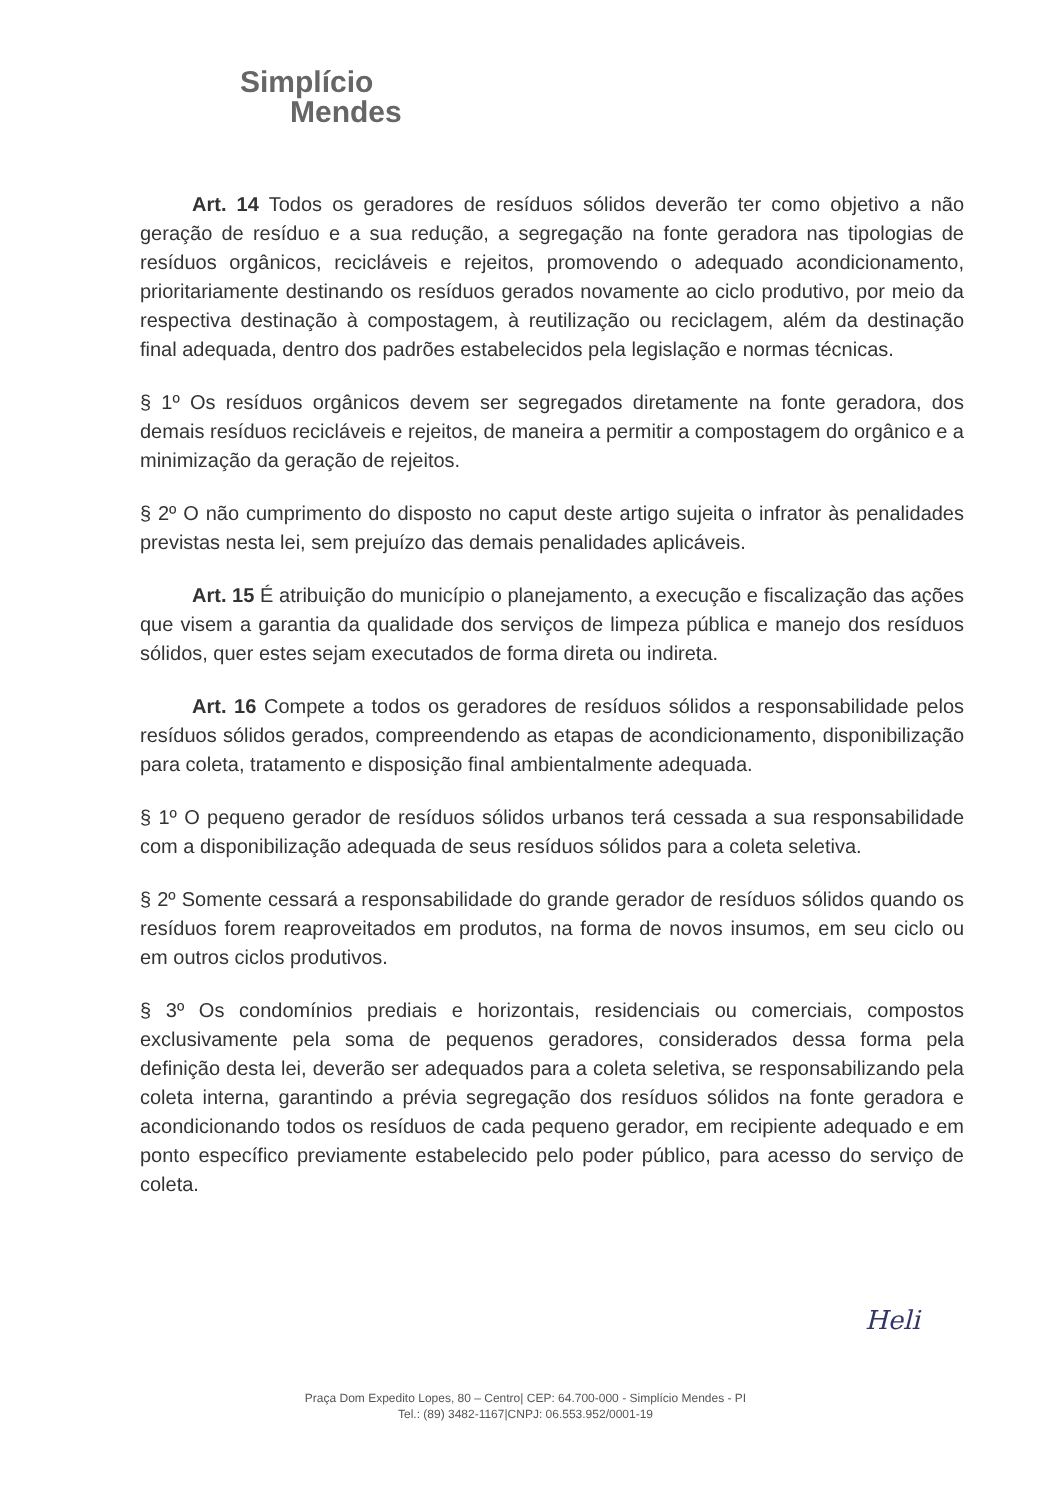Simplício
Mendes
Art. 14 Todos os geradores de resíduos sólidos deverão ter como objetivo a não geração de resíduo e a sua redução, a segregação na fonte geradora nas tipologias de resíduos orgânicos, recicláveis e rejeitos, promovendo o adequado acondicionamento, prioritariamente destinando os resíduos gerados novamente ao ciclo produtivo, por meio da respectiva destinação à compostagem, à reutilização ou reciclagem, além da destinação final adequada, dentro dos padrões estabelecidos pela legislação e normas técnicas.
§ 1º Os resíduos orgânicos devem ser segregados diretamente na fonte geradora, dos demais resíduos recicláveis e rejeitos, de maneira a permitir a compostagem do orgânico e a minimização da geração de rejeitos.
§ 2º O não cumprimento do disposto no caput deste artigo sujeita o infrator às penalidades previstas nesta lei, sem prejuízo das demais penalidades aplicáveis.
Art. 15 É atribuição do município o planejamento, a execução e fiscalização das ações que visem a garantia da qualidade dos serviços de limpeza pública e manejo dos resíduos sólidos, quer estes sejam executados de forma direta ou indireta.
Art. 16 Compete a todos os geradores de resíduos sólidos a responsabilidade pelos resíduos sólidos gerados, compreendendo as etapas de acondicionamento, disponibilização para coleta, tratamento e disposição final ambientalmente adequada.
§ 1º O pequeno gerador de resíduos sólidos urbanos terá cessada a sua responsabilidade com a disponibilização adequada de seus resíduos sólidos para a coleta seletiva.
§ 2º Somente cessará a responsabilidade do grande gerador de resíduos sólidos quando os resíduos forem reaproveitados em produtos, na forma de novos insumos, em seu ciclo ou em outros ciclos produtivos.
§ 3º Os condomínios prediais e horizontais, residenciais ou comerciais, compostos exclusivamente pela soma de pequenos geradores, considerados dessa forma pela definição desta lei, deverão ser adequados para a coleta seletiva, se responsabilizando pela coleta interna, garantindo a prévia segregação dos resíduos sólidos na fonte geradora e acondicionando todos os resíduos de cada pequeno gerador, em recipiente adequado e em ponto específico previamente estabelecido pelo poder público, para acesso do serviço de coleta.
Heli
Praça Dom Expedito Lopes, 80 – Centro| CEP: 64.700-000 - Simplício Mendes - PI
Tel.: (89) 3482-1167|CNPJ: 06.553.952/0001-19